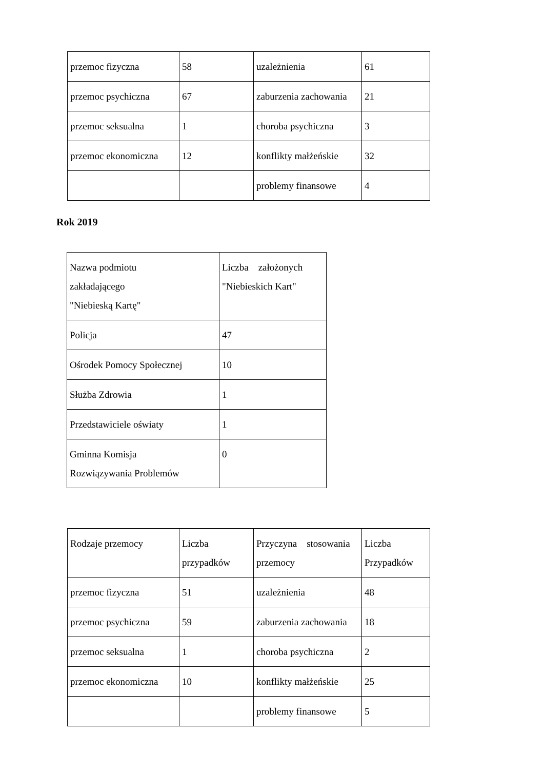| przemoc fizyczna | 58 | uzależnienia | 61 |
| przemoc psychiczna | 67 | zaburzenia zachowania | 21 |
| przemoc seksualna | 1 | choroba psychiczna | 3 |
| przemoc ekonomiczna | 12 | konflikty małżeńskie | 32 |
| | | problemy finansowe | 4 |
Rok 2019
| Nazwa podmiotu zakładającego "Niebieską Kartę" | Liczba założonych "Niebieskich Kart" |
| Policja | 47 |
| Ośrodek Pomocy Społecznej | 10 |
| Służba Zdrowia | 1 |
| Przedstawiciele oświaty | 1 |
| Gminna Komisja Rozwiązywania Problemów | 0 |
| Rodzaje przemocy | Liczba przypadków | Przyczyna stosowania przemocy | Liczba Przypadków |
| przemoc fizyczna | 51 | uzależnienia | 48 |
| przemoc psychiczna | 59 | zaburzenia zachowania | 18 |
| przemoc seksualna | 1 | choroba psychiczna | 2 |
| przemoc ekonomiczna | 10 | konflikty małżeńskie | 25 |
| | | problemy finansowe | 5 |